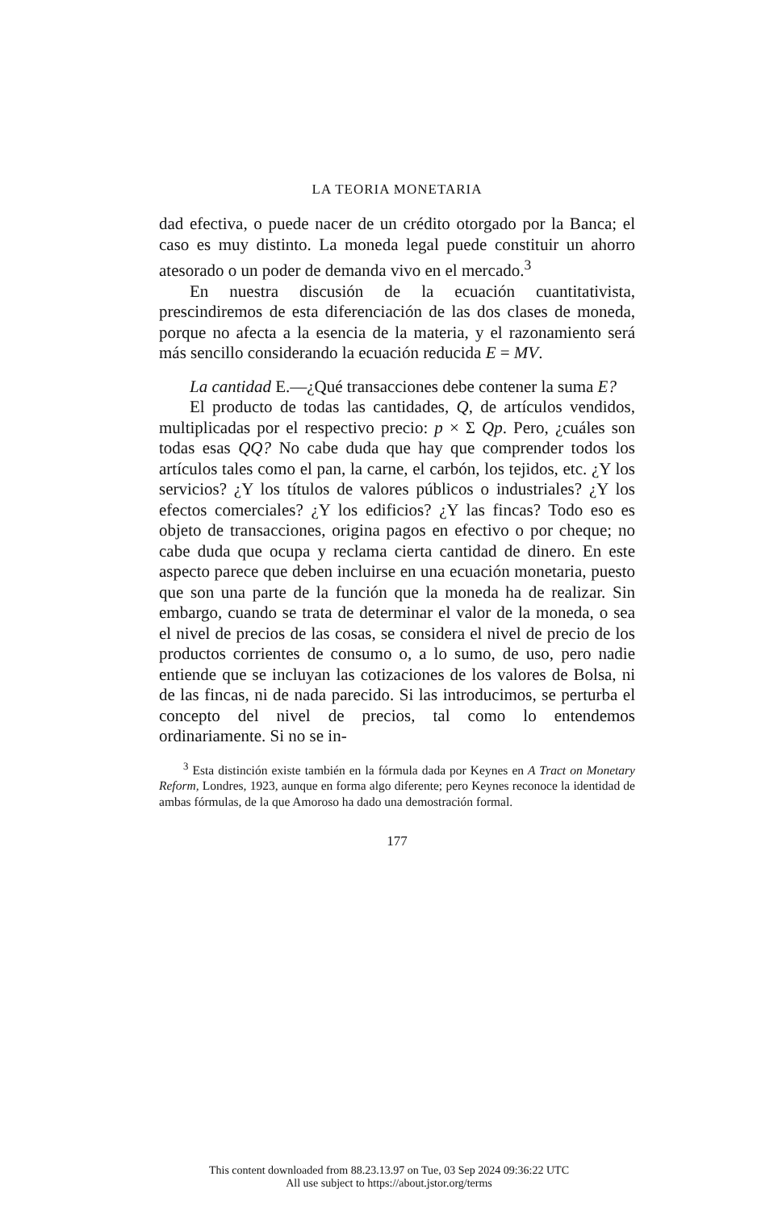LA TEORIA MONETARIA
dad efectiva, o puede nacer de un crédito otorgado por la Banca; el caso es muy distinto. La moneda legal puede constituir un ahorro atesorado o un poder de demanda vivo en el mercado.<sup>3</sup>
En nuestra discusión de la ecuación cuantitativista, prescindiremos de esta diferenciación de las dos clases de moneda, porque no afecta a la esencia de la materia, y el razonamiento será más sencillo considerando la ecuación reducida E = MV.
La cantidad E.—¿Qué transacciones debe contener la suma E?
El producto de todas las cantidades, Q, de artículos vendidos, multiplicadas por el respectivo precio: p × Σ Qp. Pero, ¿cuáles son todas esas QQ? No cabe duda que hay que comprender todos los artículos tales como el pan, la carne, el carbón, los tejidos, etc. ¿Y los servicios? ¿Y los títulos de valores públicos o industriales? ¿Y los efectos comerciales? ¿Y los edificios? ¿Y las fincas? Todo eso es objeto de transacciones, origina pagos en efectivo o por cheque; no cabe duda que ocupa y reclama cierta cantidad de dinero. En este aspecto parece que deben incluirse en una ecuación monetaria, puesto que son una parte de la función que la moneda ha de realizar. Sin embargo, cuando se trata de determinar el valor de la moneda, o sea el nivel de precios de las cosas, se considera el nivel de precio de los productos corrientes de consumo o, a lo sumo, de uso, pero nadie entiende que se incluyan las cotizaciones de los valores de Bolsa, ni de las fincas, ni de nada parecido. Si las introducimos, se perturba el concepto del nivel de precios, tal como lo entendemos ordinariamente. Si no se in-
<sup>3</sup> Esta distinción existe también en la fórmula dada por Keynes en A Tract on Monetary Reform, Londres, 1923, aunque en forma algo diferente; pero Keynes reconoce la identidad de ambas fórmulas, de la que Amoroso ha dado una demostración formal.
177
This content downloaded from 88.23.13.97 on Tue, 03 Sep 2024 09:36:22 UTC
All use subject to https://about.jstor.org/terms